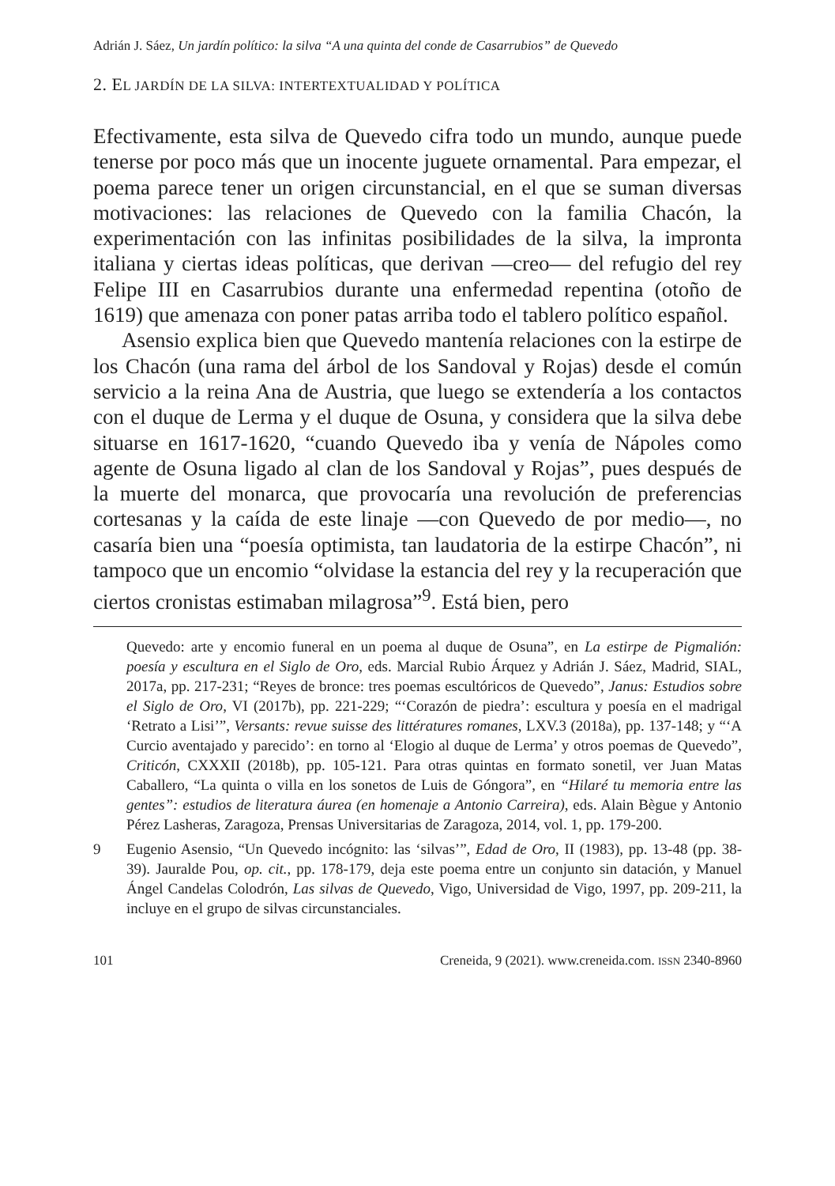Adrián J. Sáez, Un jardín político: la silva “A una quinta del conde de Casarrubios” de Quevedo
2. EL JARDÍN DE LA SILVA: INTERTEXTUALIDAD Y POLÍTICA
Efectivamente, esta silva de Quevedo cifra todo un mundo, aunque puede tenerse por poco más que un inocente juguete ornamental. Para empezar, el poema parece tener un origen circunstancial, en el que se suman diversas motivaciones: las relaciones de Quevedo con la familia Chacón, la experimentación con las infinitas posibilidades de la silva, la impronta italiana y ciertas ideas políticas, que derivan —creo— del refugio del rey Felipe III en Casarrubios durante una enfermedad repentina (otoño de 1619) que amenaza con poner patas arriba todo el tablero político español.
Asensio explica bien que Quevedo mantenía relaciones con la estirpe de los Chacón (una rama del árbol de los Sandoval y Rojas) desde el común servicio a la reina Ana de Austria, que luego se extendería a los contactos con el duque de Lerma y el duque de Osuna, y considera que la silva debe situarse en 1617-1620, “cuando Quevedo iba y venía de Nápoles como agente de Osuna ligado al clan de los Sandoval y Rojas”, pues después de la muerte del monarca, que provocaría una revolución de preferencias cortesanas y la caída de este linaje —con Quevedo de por medio—, no casaría bien una “poesía optimista, tan laudatoria de la estirpe Chacón”, ni tampoco que un encomio “olvidase la estancia del rey y la recuperación que ciertos cronistas estimaban milagrosa”<sup>9</sup>. Está bien, pero
Quevedo: arte y encomio funeral en un poema al duque de Osuna”, en La estirpe de Pigmalión: poesía y escultura en el Siglo de Oro, eds. Marcial Rubio Árquez y Adrián J. Sáez, Madrid, SIAL, 2017a, pp. 217-231; “Reyes de bronce: tres poemas escultóricos de Quevedo”, Janus: Estudios sobre el Siglo de Oro, VI (2017b), pp. 221-229; “‘Corazón de piedra’: escultura y poesía en el madrigal ‘Retrato a Lisi’”, Versants: revue suisse des littératures romanes, LXV.3 (2018a), pp. 137-148; y “‘A Curcio aventajado y parecido’: en torno al ‘Elogio al duque de Lerma’ y otros poemas de Quevedo”, Criticón, CXXXII (2018b), pp. 105-121. Para otras quintas en formato sonetil, ver Juan Matas Caballero, “La quinta o villa en los sonetos de Luis de Góngora”, en “Hilaré tu memoria entre las gentes”: estudios de literatura áurea (en homenaje a Antonio Carreira), eds. Alain Bègue y Antonio Pérez Lasheras, Zaragoza, Prensas Universitarias de Zaragoza, 2014, vol. 1, pp. 179-200.
9 Eugenio Asensio, “Un Quevedo incógnito: las ‘silvas’”, Edad de Oro, II (1983), pp. 13-48 (pp. 38-39). Jauralde Pou, op. cit., pp. 178-179, deja este poema entre un conjunto sin datación, y Manuel Ángel Candelas Colodrón, Las silvas de Quevedo, Vigo, Universidad de Vigo, 1997, pp. 209-211, la incluye en el grupo de silvas circunstanciales.
101 Creneida, 9 (2021). www.creneida.com. ISSN 2340-8960